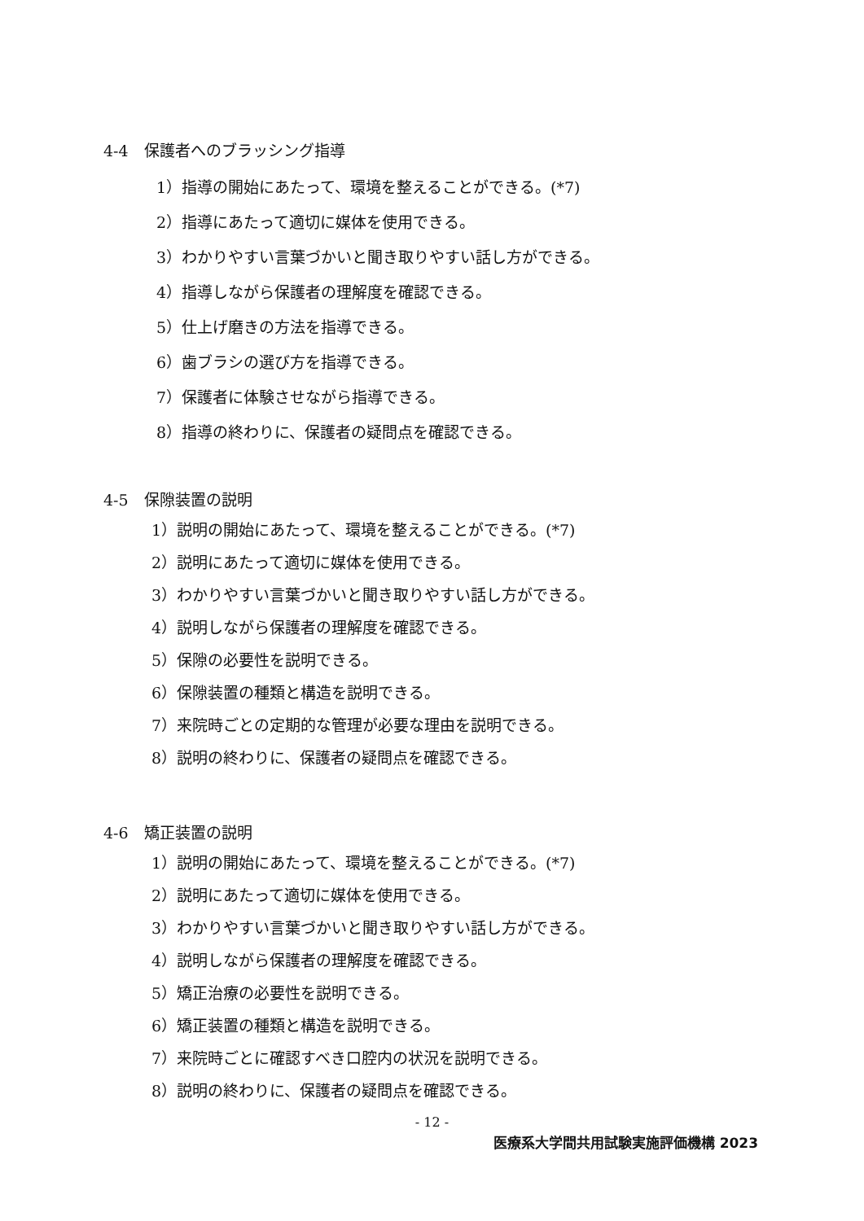4-4　保護者へのブラッシング指導
1）指導の開始にあたって、環境を整えることができる。(*7)
2）指導にあたって適切に媒体を使用できる。
3）わかりやすい言葉づかいと聞き取りやすい話し方ができる。
4）指導しながら保護者の理解度を確認できる。
5）仕上げ磨きの方法を指導できる。
6）歯ブラシの選び方を指導できる。
7）保護者に体験させながら指導できる。
8）指導の終わりに、保護者の疑問点を確認できる。
4-5　保隙装置の説明
1）説明の開始にあたって、環境を整えることができる。(*7)
2）説明にあたって適切に媒体を使用できる。
3）わかりやすい言葉づかいと聞き取りやすい話し方ができる。
4）説明しながら保護者の理解度を確認できる。
5）保隙の必要性を説明できる。
6）保隙装置の種類と構造を説明できる。
7）来院時ごとの定期的な管理が必要な理由を説明できる。
8）説明の終わりに、保護者の疑問点を確認できる。
4-6　矯正装置の説明
1）説明の開始にあたって、環境を整えることができる。(*7)
2）説明にあたって適切に媒体を使用できる。
3）わかりやすい言葉づかいと聞き取りやすい話し方ができる。
4）説明しながら保護者の理解度を確認できる。
5）矯正治療の必要性を説明できる。
6）矯正装置の種類と構造を説明できる。
7）来院時ごとに確認すべき口腔内の状況を説明できる。
8）説明の終わりに、保護者の疑問点を確認できる。
- 12 -
医療系大学間共用試験実施評価機構 2023